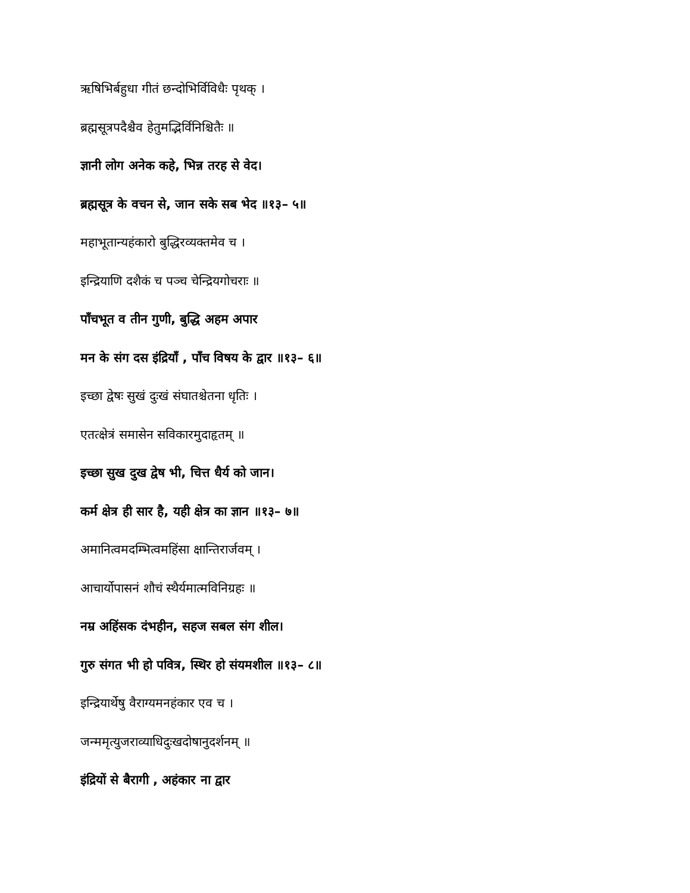ऋषिभिर्बहुधा गीतं छन्दोभिर्विविधैः पृथक् ।
ब्रह्मसूत्रपदैश्चैव हेतुमद्भिर्विनिश्चितैः ॥
ज्ञानी लोग अनेक कहे, भिन्न तरह से वेद।
ब्रह्मसूत्र के वचन से, जान सके सब भेद ॥१३– ५॥
महाभूतान्यहंकारो बुद्धिरव्यक्तमेव च ।
इन्द्रियाणि दशैकं च पञ्च चेन्द्रियगोचराः ॥
पाँचभूत व तीन गुणी, बुद्धि अहम अपार
मन के संग दस इंद्रियाँ , पाँच विषय के द्वार ॥१३– ६॥
इच्छा द्वेषः सुखं दुःखं संघातश्चेतना धृतिः ।
एतत्क्षेत्रं समासेन सविकारमुदाहृतम् ॥
इच्छा सुख दुख द्वेष भी, चित्त धैर्य को जान।
कर्म क्षेत्र ही सार है, यही क्षेत्र का ज्ञान ॥१३– ७॥
अमानित्वमदम्भित्वमहिंसा क्षान्तिरार्जवम् ।
आचार्योपासनं शौचं स्थैर्यमात्मविनिग्रहः ॥
नम्र अहिंसक दंभहीन, सहज सबल संग शील।
गुरु संगत भी हो पवित्र, स्थिर हो संयमशील ॥१३– ८॥
इन्द्रियार्थेषु वैराग्यमनहंकार एव च ।
जन्ममृत्युजराव्याधिदुःखदोषानुदर्शनम् ॥
इंद्रियों से बैरागी , अहंकार ना द्वार